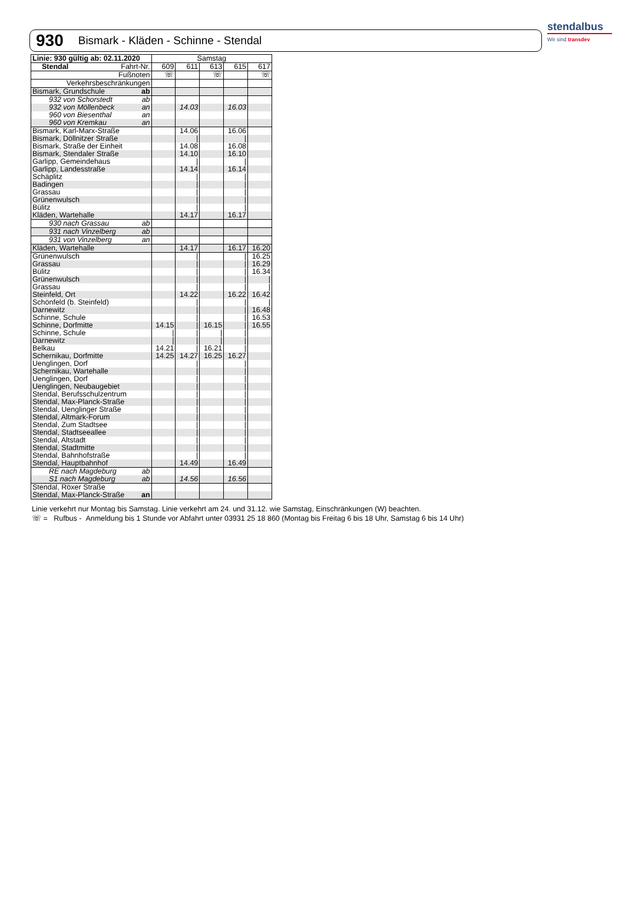930 Bismark - Kläden - Schinne - Stendal
stendalbus
Wir sind transdev
| Linie: 930 gültig ab: 02.11.2020 | Samstag | | | | |
| --- | --- | --- | --- | --- | --- |
| Stendal Fahrt-Nr. | 609 | 611 | 613 | 615 | 617 |
| Fußnoten | ☏ | | ☏ | | ☏ |
| Verkehrsbeschränkungen | | | | | |
| Bismark, Grundschule ab | | | | | |
| 932 von Schorstedt ab | | | | | |
| 932 von Möllenbeck an | | 14.03 | | 16.03 | |
| 960 von Biesenthal an | | | | | |
| 960 von Kremkau an | | | | | |
| Bismark, Karl-Marx-Straße | | 14.06 | | 16.06 | |
| Bismark, Döllnitzer Straße | | / | | / | |
| Bismark, Straße der Einheit | | 14.08 | | 16.08 | |
| Bismark, Stendaler Straße | | 14.10 | | 16.10 | |
| Garlipp, Gemeindehaus | | / | | / | |
| Garlipp, Landesstraße | | 14.14 | | 16.14 | |
| Schäplitz | | / | | / | |
| Badingen | | / | | / | |
| Grassau | | / | | / | |
| Grünenwulsch | | / | | / | |
| Bülitz | | / | | / | |
| Kläden, Wartehalle | | 14.17 | | 16.17 | |
| 930 nach Grassau ab | | | | | |
| 931 nach Vinzelberg ab | | | | | |
| 931 von Vinzelberg an | | | | | |
| Kläden, Wartehalle | | 14.17 | | 16.17 | 16.20 |
| Grünenwulsch | | / | | / | 16.25 |
| Grassau | | / | | / | 16.29 |
| Bülitz | | / | | / | 16.34 |
| Grünenwulsch | | / | | / | / |
| Grassau | | / | | / | / |
| Steinfeld, Ort | | 14.22 | | 16.22 | 16.42 |
| Schönfeld (b. Steinfeld) | | / | | / | / |
| Darnewitz | | / | | / | 16.48 |
| Schinne, Schule | | / | | / | 16.53 |
| Schinne, Dorfmitte | 14.15 | / | 16.15 | / | 16.55 |
| Schinne, Schule | / | / | / | / | |
| Darnewitz | / | / | / | / | |
| Belkau | 14.21 | / | 16.21 | / | |
| Schernikau, Dorfmitte | 14.25 | 14.27 | 16.25 | 16.27 | |
| Uenglingen, Dorf | | / | | / | |
| Schernikau, Wartehalle | | / | | / | |
| Uenglingen, Dorf | | / | | / | |
| Uenglingen, Neubaugebiet | | / | | / | |
| Stendal, Berufsschulzentrum | | / | | / | |
| Stendal, Max-Planck-Straße | | / | | / | |
| Stendal, Uenglinger Straße | | / | | / | |
| Stendal, Altmark-Forum | | / | | / | |
| Stendal, Zum Stadtsee | | / | | / | |
| Stendal, Stadtseeallee | | / | | / | |
| Stendal, Altstadt | | / | | / | |
| Stendal, Stadtmitte | | / | | / | |
| Stendal, Bahnhofstraße | | / | | / | |
| Stendal, Hauptbahnhof | | 14.49 | | 16.49 | |
| RE nach Magdeburg ab | | | | | |
| S1 nach Magdeburg ab | | 14.56 | | 16.56 | |
| Stendal, Röxer Straße | | | | | |
| Stendal, Max-Planck-Straße an | | | | | |
Linie verkehrt nur Montag bis Samstag. Linie verkehrt am 24. und 31.12. wie Samstag, Einschränkungen (W) beachten.
☏ = Rufbus - Anmeldung bis 1 Stunde vor Abfahrt unter 03931 25 18 860 (Montag bis Freitag 6 bis 18 Uhr, Samstag 6 bis 14 Uhr)